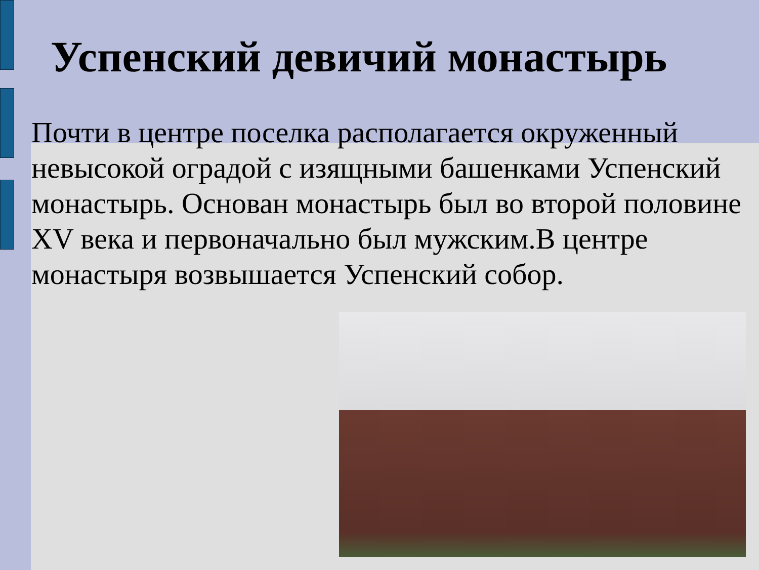Успенский девичий монастырь
Почти в центре поселка располагается окруженный невысокой оградой с изящными башенками Успенский монастырь. Основан монастырь был во второй половине XV века и первоначально был мужским.В центре монастыря возвышается Успенский собор.